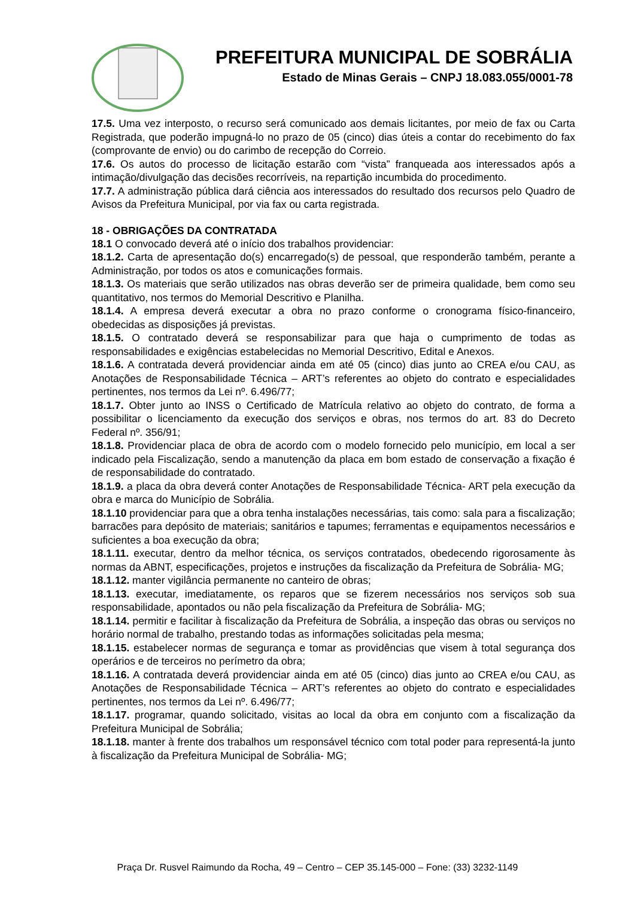PREFEITURA MUNICIPAL DE SOBRÁLIA
Estado de Minas Gerais – CNPJ 18.083.055/0001-78
17.5. Uma vez interposto, o recurso será comunicado aos demais licitantes, por meio de fax ou Carta Registrada, que poderão impugná-lo no prazo de 05 (cinco) dias úteis a contar do recebimento do fax (comprovante de envio) ou do carimbo de recepção do Correio.
17.6. Os autos do processo de licitação estarão com “vista” franqueada aos interessados após a intimação/divulgação das decisões recorríveis, na repartição incumbida do procedimento.
17.7. A administração pública dará ciência aos interessados do resultado dos recursos pelo Quadro de Avisos da Prefeitura Municipal, por via fax ou carta registrada.
18 - OBRIGAÇÕES DA CONTRATADA
18.1 O convocado deverá até o início dos trabalhos providenciar:
18.1.2. Carta de apresentação do(s) encarregado(s) de pessoal, que responderão também, perante a Administração, por todos os atos e comunicações formais.
18.1.3. Os materiais que serão utilizados nas obras deverão ser de primeira qualidade, bem como seu quantitativo, nos termos do Memorial Descritivo e Planilha.
18.1.4. A empresa deverá executar a obra no prazo conforme o cronograma físico-financeiro, obedecidas as disposições já previstas.
18.1.5. O contratado deverá se responsabilizar para que haja o cumprimento de todas as responsabilidades e exigências estabelecidas no Memorial Descritivo, Edital e Anexos.
18.1.6. A contratada deverá providenciar ainda em até 05 (cinco) dias junto ao CREA e/ou CAU, as Anotações de Responsabilidade Técnica – ART’s referentes ao objeto do contrato e especialidades pertinentes, nos termos da Lei nº. 6.496/77;
18.1.7. Obter junto ao INSS o Certificado de Matrícula relativo ao objeto do contrato, de forma a possibilitar o licenciamento da execução dos serviços e obras, nos termos do art. 83 do Decreto Federal nº. 356/91;
18.1.8. Providenciar placa de obra de acordo com o modelo fornecido pelo município, em local a ser indicado pela Fiscalização, sendo a manutenção da placa em bom estado de conservação a fixação é de responsabilidade do contratado.
18.1.9. a placa da obra deverá conter Anotações de Responsabilidade Técnica- ART pela execução da obra e marca do Município de Sobrália.
18.1.10 providenciar para que a obra tenha instalações necessárias, tais como: sala para a fiscalização; barracões para depósito de materiais; sanitários e tapumes; ferramentas e equipamentos necessários e suficientes a boa execução da obra;
18.1.11. executar, dentro da melhor técnica, os serviços contratados, obedecendo rigorosamente às normas da ABNT, especificações, projetos e instruções da fiscalização da Prefeitura de Sobrália- MG;
18.1.12. manter vigilância permanente no canteiro de obras;
18.1.13. executar, imediatamente, os reparos que se fizerem necessários nos serviços sob sua responsabilidade, apontados ou não pela fiscalização da Prefeitura de Sobrália- MG;
18.1.14. permitir e facilitar à fiscalização da Prefeitura de Sobrália, a inspeção das obras ou serviços no horário normal de trabalho, prestando todas as informações solicitadas pela mesma;
18.1.15. estabelecer normas de segurança e tomar as providências que visem à total segurança dos operários e de terceiros no perímetro da obra;
18.1.16. A contratada deverá providenciar ainda em até 05 (cinco) dias junto ao CREA e/ou CAU, as Anotações de Responsabilidade Técnica – ART’s referentes ao objeto do contrato e especialidades pertinentes, nos termos da Lei nº. 6.496/77;
18.1.17. programar, quando solicitado, visitas ao local da obra em conjunto com a fiscalização da Prefeitura Municipal de Sobrália;
18.1.18. manter à frente dos trabalhos um responsável técnico com total poder para representá-la junto à fiscalização da Prefeitura Municipal de Sobrália- MG;
Praça Dr. Rusvel Raimundo da Rocha, 49 – Centro – CEP 35.145-000 – Fone: (33) 3232-1149